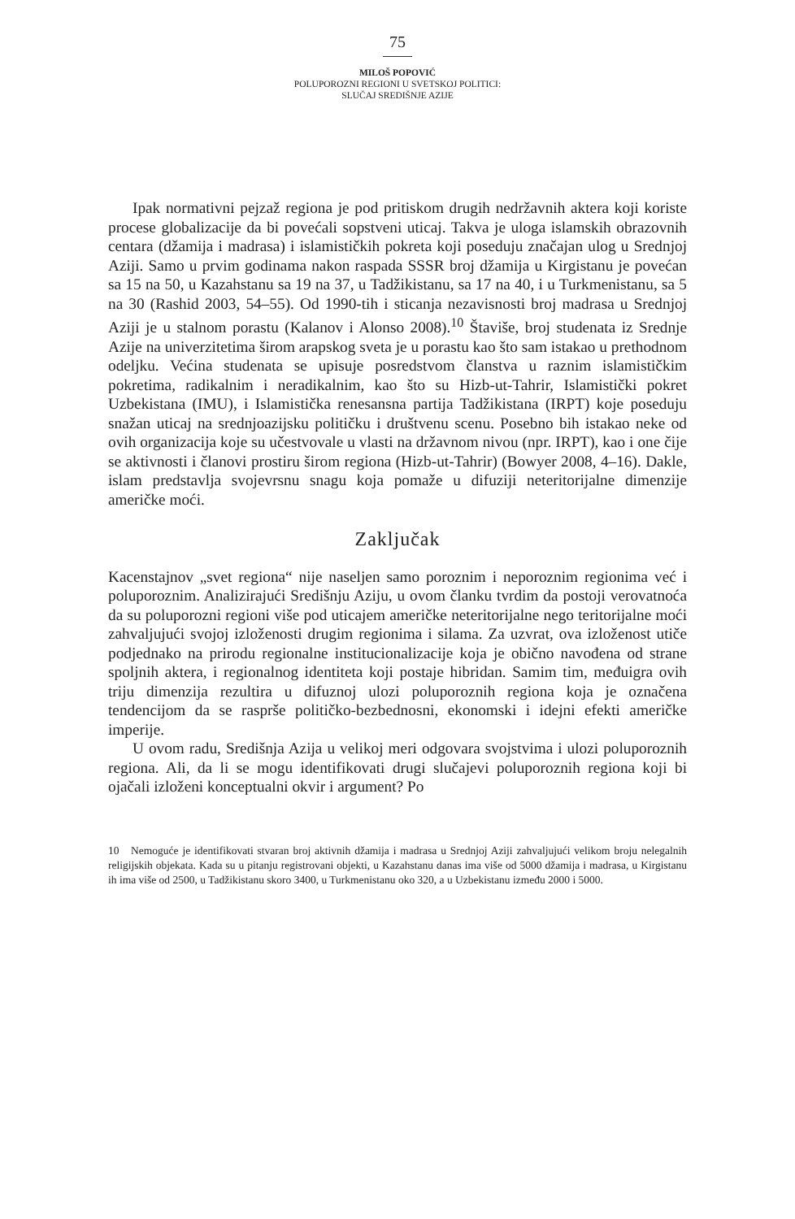75
MILOŠ POPOVIĆ
POLUPOROZNI REGIONI U SVETSKOJ POLITICI:
SLUČAJ SREDIŠNJE AZIJE
Ipak normativni pejzaž regiona je pod pritiskom drugih nedržavnih aktera koji koriste procese globalizacije da bi povećali sopstveni uticaj. Takva je uloga islamskih obrazovnih centara (džamija i madrasa) i islamističkih pokreta koji poseduju značajan ulog u Srednjoj Aziji. Samo u prvim godinama nakon raspada SSSR broj džamija u Kirgistanu je povećan sa 15 na 50, u Kazahstanu sa 19 na 37, u Tadžikistanu, sa 17 na 40, i u Turkmenistanu, sa 5 na 30 (Rashid 2003, 54–55). Od 1990-tih i sticanja nezavisnosti broj madrasa u Srednjoj Aziji je u stalnom porastu (Kalanov i Alonso 2008).<sup>10</sup> Štaviše, broj studenata iz Srednje Azije na univerzitetima širom arapskog sveta je u porastu kao što sam istakao u prethodnom odeljku. Većina studenata se upisuje posredstvom članstva u raznim islamističkim pokretima, radikalnim i neradikalnim, kao što su Hizb-ut-Tahrir, Islamistički pokret Uzbekistana (IMU), i Islamistička renesansna partija Tadžikistana (IRPT) koje poseduju snažan uticaj na srednjoazijsku političku i društvenu scenu. Posebno bih istakao neke od ovih organizacija koje su učestvovale u vlasti na državnom nivou (npr. IRPT), kao i one čije se aktivnosti i članovi prostiru širom regiona (Hizb-ut-Tahrir) (Bowyer 2008, 4–16). Dakle, islam predstavlja svojevrsnu snagu koja pomaže u difuziji neteritorijalne dimenzije američke moći.
Zaključak
Kacenstajnov „svet regiona“ nije naseljen samo poroznim i neporoznim regionima već i poluporoznim. Analizirajući Središnju Aziju, u ovom članku tvrdim da postoji verovatnoća da su poluporozni regioni više pod uticajem američke neteritorijalne nego teritorijalne moći zahvaljujući svojoj izloženosti drugim regionima i silama. Za uzvrat, ova izloženost utiče podjednako na prirodu regionalne institucionalizacije koja je obično navođena od strane spoljnih aktera, i regionalnog identiteta koji postaje hibridan. Samim tim, međuigra ovih triju dimenzija rezultira u difuznoj ulozi poluporoznih regiona koja je označena tendencijom da se rasprše političko-bezbednosni, ekonomski i idejni efekti američke imperije.
U ovom radu, Središnja Azija u velikoj meri odgovara svojstvima i ulozi poluporoznih regiona. Ali, da li se mogu identifikovati drugi slučajevi poluporoznih regiona koji bi ojačali izloženi konceptualni okvir i argument? Po
10 Nemoguće je identifikovati stvaran broj aktivnih džamija i madrasa u Srednjoj Aziji zahvaljujući velikom broju nelegalnih religijskih objekata. Kada su u pitanju registrovani objekti, u Kazahstanu danas ima više od 5000 džamija i madrasa, u Kirgistanu ih ima više od 2500, u Tadžikistanu skoro 3400, u Turkmenistanu oko 320, a u Uzbekistanu između 2000 i 5000.